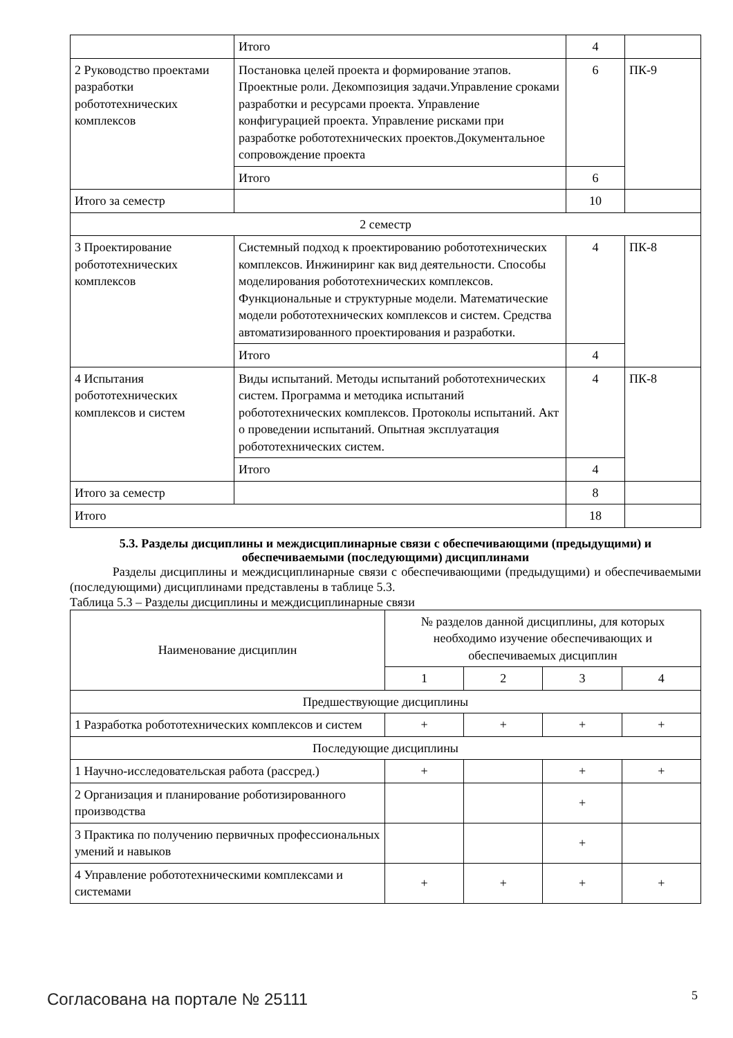| | Итого | 4 | |
| 2 Руководство проектами разработки робототехнических комплексов | Постановка целей проекта и формирование этапов. Проектные роли. Декомпозиция задачи.Управление сроками разработки и ресурсами проекта. Управление конфигурацией проекта. Управление рисками при разработке робототехнических проектов.Документальное сопровождение проекта | 6 | ПК-9 |
| | Итого | 6 | |
| Итого за семестр | | 10 | |
| 2 семестр | | | |
| 3 Проектирование робототехнических комплексов | Системный подход к проектированию робототехнических комплексов. Инжиниринг как вид деятельности. Способы моделирования робототехнических комплексов. Функциональные и структурные модели. Математические модели робототехнических комплексов и систем. Средства автоматизированного проектирования и разработки. | 4 | ПК-8 |
| | Итого | 4 | |
| 4 Испытания робототехнических комплексов и систем | Виды испытаний. Методы испытаний робототехнических систем. Программа и методика испытаний робототехнических комплексов. Протоколы испытаний. Акт о проведении испытаний. Опытная эксплуатация робототехнических систем. | 4 | ПК-8 |
| | Итого | 4 | |
| Итого за семестр | | 8 | |
| Итого | | 18 | |
5.3. Разделы дисциплины и междисциплинарные связи с обеспечивающими (предыдущими) и обеспечиваемыми (последующими) дисциплинами
Разделы дисциплины и междисциплинарные связи с обеспечивающими (предыдущими) и обеспечиваемыми (последующими) дисциплинами представлены в таблице 5.3.
Таблица 5.3 – Разделы дисциплины и междисциплинарные связи
| Наименование дисциплин | № разделов данной дисциплины, для которых необходимо изучение обеспечивающих и обеспечиваемых дисциплин | | | |
| --- | --- | --- | --- | --- |
| | 1 | 2 | 3 | 4 |
| Предшествующие дисциплины | | | | |
| 1 Разработка робототехнических комплексов и систем | + | + | + | + |
| Последующие дисциплины | | | | |
| 1 Научно-исследовательская работа (рассред.) | + | | + | + |
| 2 Организация и планирование роботизированного производства | | | + | |
| 3 Практика по получению первичных профессиональных умений и навыков | | | + | |
| 4 Управление робототехническими комплексами и системами | + | + | + | + |
Согласована на портале № 25111 5